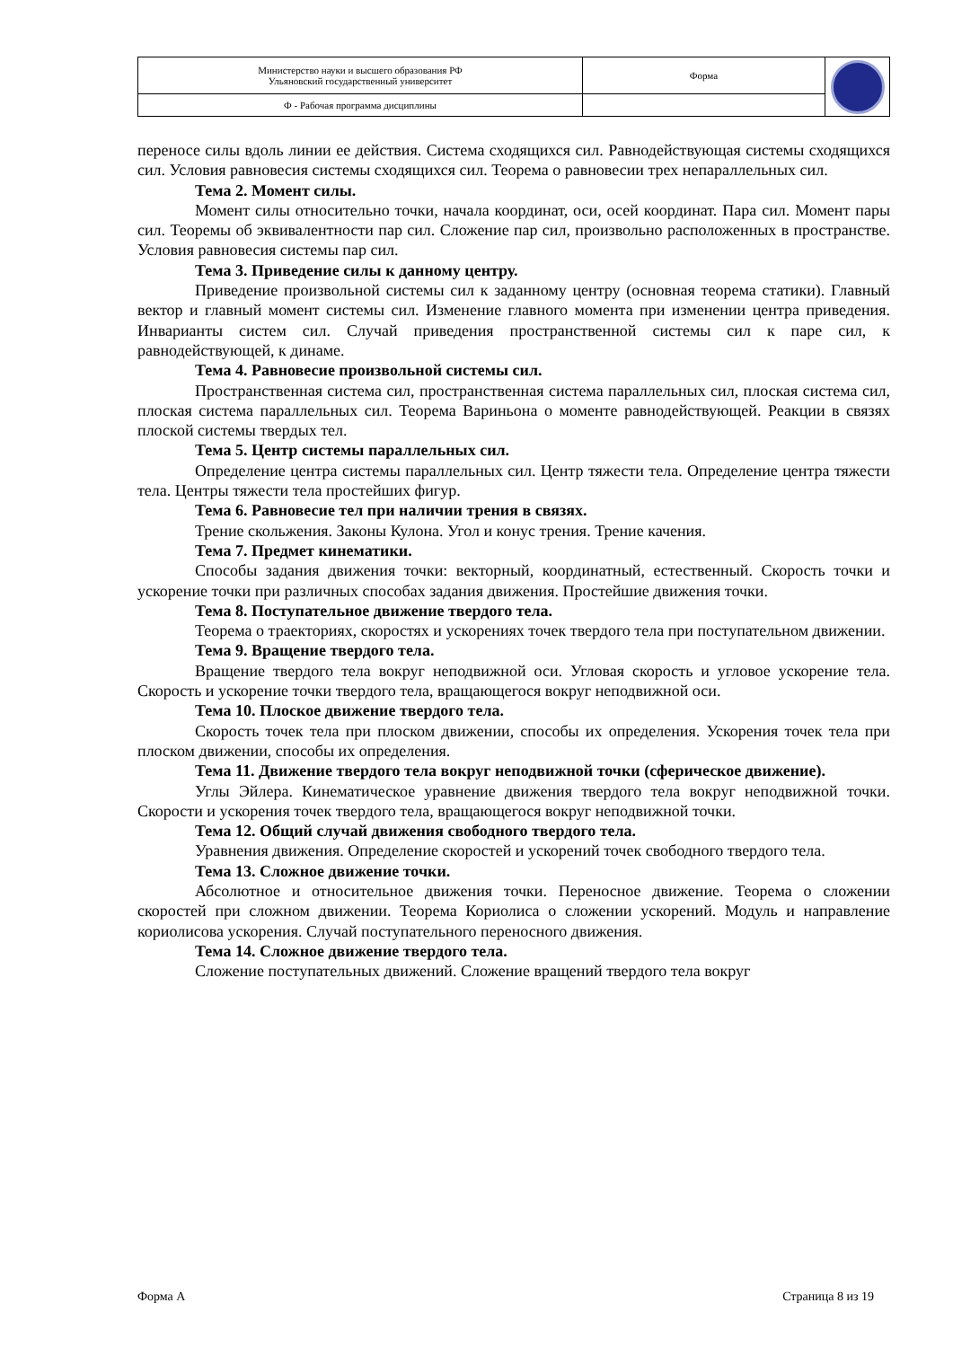| Министерство науки и высшего образования РФ Ульяновский государственный университет | Форма | |
| Ф - Рабочая программа дисциплины | | |
переносе силы вдоль линии ее действия. Система сходящихся сил. Равнодействующая системы сходящихся сил. Условия равновесия системы сходящихся сил. Теорема о равновесии трех непараллельных сил.
Тема 2. Момент силы.
Момент силы относительно точки, начала координат, оси, осей координат. Пара сил. Момент пары сил. Теоремы об эквивалентности пар сил. Сложение пар сил, произвольно расположенных в пространстве. Условия равновесия системы пар сил.
Тема 3. Приведение силы к данному центру.
Приведение произвольной системы сил к заданному центру (основная теорема статики). Главный вектор и главный момент системы сил. Изменение главного момента при изменении центра приведения. Инварианты систем сил. Случай приведения пространственной системы сил к паре сил, к равнодействующей, к динаме.
Тема 4. Равновесие произвольной системы сил.
Пространственная система сил, пространственная система параллельных сил, плоская система сил, плоская система параллельных сил. Теорема Вариньона о моменте равнодействующей. Реакции в связях плоской системы твердых тел.
Тема 5. Центр системы параллельных сил.
Определение центра системы параллельных сил. Центр тяжести тела. Определение центра тяжести тела. Центры тяжести тела простейших фигур.
Тема 6. Равновесие тел при наличии трения в связях.
Трение скольжения. Законы Кулона. Угол и конус трения. Трение качения.
Тема 7. Предмет кинематики.
Способы задания движения точки: векторный, координатный, естественный. Скорость точки и ускорение точки при различных способах задания движения. Простейшие движения точки.
Тема 8. Поступательное движение твердого тела.
Теорема о траекториях, скоростях и ускорениях точек твердого тела при поступательном движении.
Тема 9. Вращение твердого тела.
Вращение твердого тела вокруг неподвижной оси. Угловая скорость и угловое ускорение тела. Скорость и ускорение точки твердого тела, вращающегося вокруг неподвижной оси.
Тема 10. Плоское движение твердого тела.
Скорость точек тела при плоском движении, способы их определения. Ускорения точек тела при плоском движении, способы их определения.
Тема 11. Движение твердого тела вокруг неподвижной точки (сферическое движение).
Углы Эйлера. Кинематическое уравнение движения твердого тела вокруг неподвижной точки. Скорости и ускорения точек твердого тела, вращающегося вокруг неподвижной точки.
Тема 12. Общий случай движения свободного твердого тела.
Уравнения движения. Определение скоростей и ускорений точек свободного твердого тела.
Тема 13. Сложное движение точки.
Абсолютное и относительное движения точки. Переносное движение. Теорема о сложении скоростей при сложном движении. Теорема Кориолиса о сложении ускорений. Модуль и направление кориолисова ускорения. Случай поступательного переносного движения.
Тема 14. Сложное движение твердого тела.
Сложение поступательных движений. Сложение вращений твердого тела вокруг
Форма А Страница 8 из 19